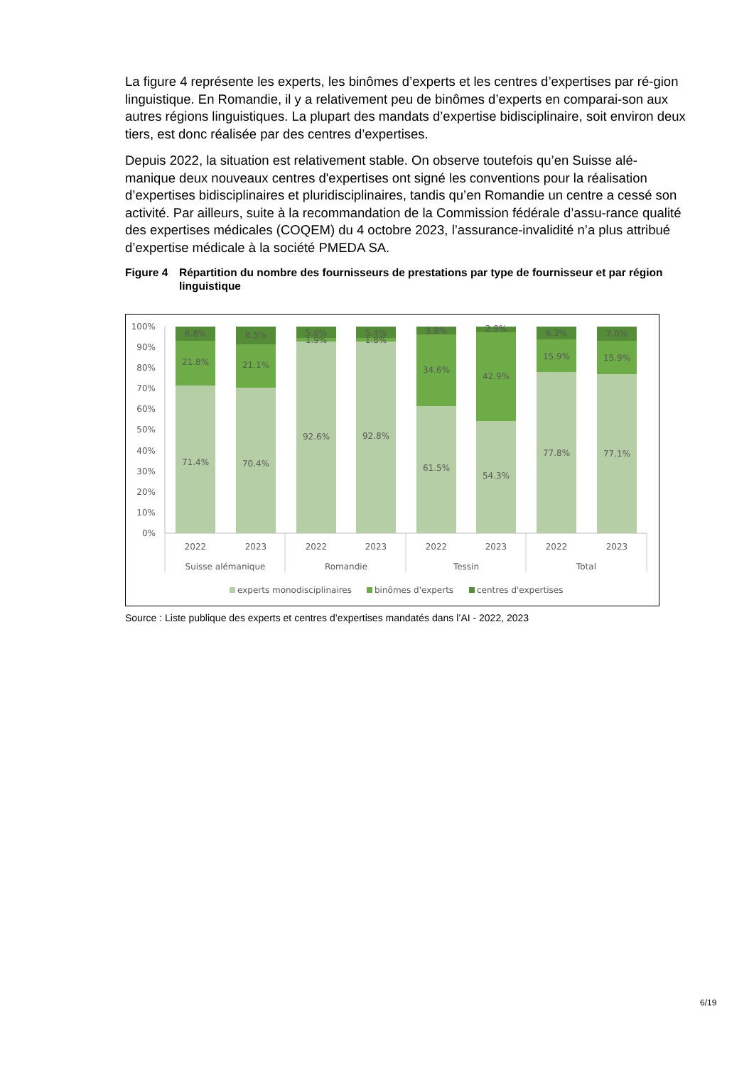La figure 4 représente les experts, les binômes d’experts et les centres d’expertises par ré-gion linguistique. En Romandie, il y a relativement peu de binômes d’experts en comparai-son aux autres régions linguistiques. La plupart des mandats d’expertise bidisciplinaire, soit environ deux tiers, est donc réalisée par des centres d’expertises.
Depuis 2022, la situation est relativement stable. On observe toutefois qu’en Suisse alé-manique deux nouveaux centres d'expertises ont signé les conventions pour la réalisation d’expertises bidisciplinaires et pluridisciplinaires, tandis qu’en Romandie un centre a cessé son activité. Par ailleurs, suite à la recommandation de la Commission fédérale d’assu-rance qualité des expertises médicales (COQEM) du 4 octobre 2023, l’assurance-invalidité n’a plus attribué d’expertise médicale à la société PMEDA SA.
Figure 4 Répartition du nombre des fournisseurs de prestations par type de fournisseur et par région linguistique
100%
90%
80%
70%
60%
50%
40%
30%
20%
10%
0%
71.4%
21.8%
6.8%
70.4%
21.1%
8.5%
92.6%
5.6%
1.9%
92.8%
5.4%
1.8%
61.5%
34.6%
3.8%
54.3%
42.9%
2.9%
77.8%
15.9%
6.3%
77.1%
15.9%
7.0%
2022
2023
2022
2023
2022
2023
2022
2023
Suisse alémanique
Romandie
Tessin
Total
experts monodisciplinaires
binômes d'experts
centres d'expertises
Source : Liste publique des experts et centres d’expertises mandatés dans l’AI - 2022, 2023
6/19